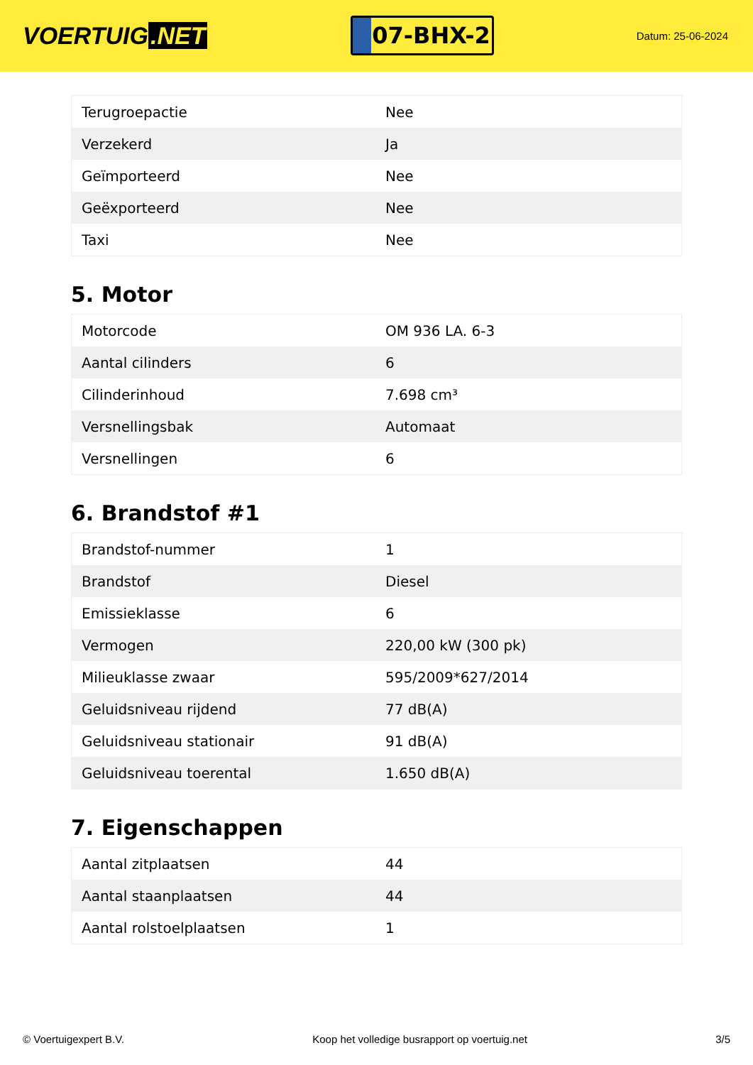VOERTUIG.NET
07-BHX-2
Datum: 25-06-2024
| Terugroepactie | Nee |
| Verzekerd | Ja |
| Geïmporteerd | Nee |
| Geëxporteerd | Nee |
| Taxi | Nee |
5. Motor
| Motorcode | OM 936 LA. 6-3 |
| Aantal cilinders | 6 |
| Cilinderinhoud | 7.698 cm³ |
| Versnellingsbak | Automaat |
| Versnellingen | 6 |
6. Brandstof #1
| Brandstof-nummer | 1 |
| Brandstof | Diesel |
| Emissieklasse | 6 |
| Vermogen | 220,00 kW (300 pk) |
| Milieuklasse zwaar | 595/2009*627/2014 |
| Geluidsniveau rijdend | 77 dB(A) |
| Geluidsniveau stationair | 91 dB(A) |
| Geluidsniveau toerental | 1.650 dB(A) |
7. Eigenschappen
| Aantal zitplaatsen | 44 |
| Aantal staanplaatsen | 44 |
| Aantal rolstoelplaatsen | 1 |
© Voertuigexpert B.V. Koop het volledige busrapport op voertuig.net 3/5